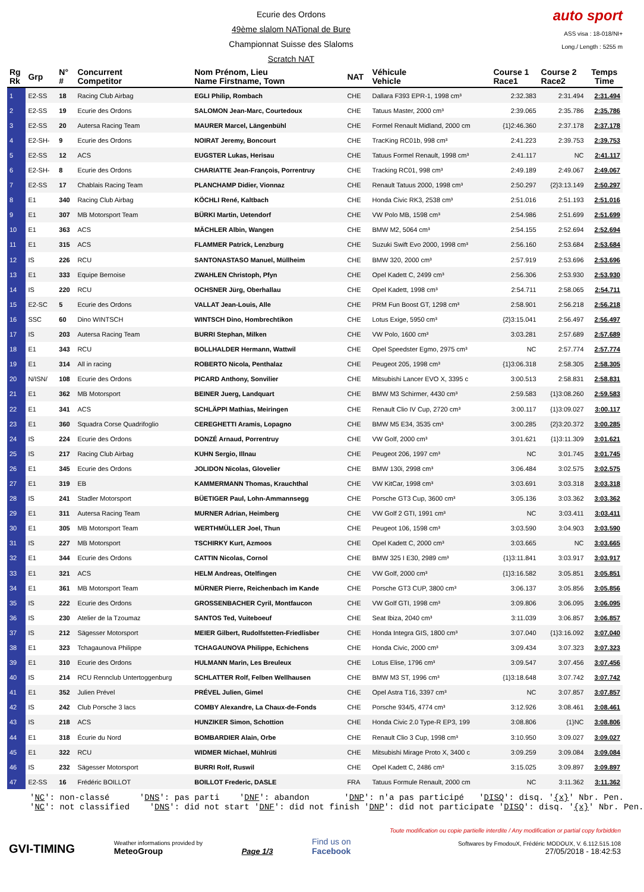Ecurie des Ordons
49ème slalom NATional de Bure
Championnat Suisse des Slaloms
Scratch NAT
auto sport
ASS visa : 18-018/NI+
Long./ Length : 5255 m
| Rg Rk | Grp | N° # | Concurrent Competitor | Nom Prénom, Lieu Name Firstname, Town | NAT | Véhicule Vehicle | Course 1 Race1 | Course 2 Race2 | Temps Time |
| --- | --- | --- | --- | --- | --- | --- | --- | --- | --- |
| 1 | E2-SS | 18 | Racing Club Airbag | EGLI Philip, Rombach | CHE | Dallara F393 EPR-1, 1998 cm³ | 2:32.383 | 2:31.494 | 2:31.494 |
| 2 | E2-SS | 19 | Ecurie des Ordons | SALOMON Jean-Marc, Courtedoux | CHE | Tatuus Master, 2000 cm³ | 2:39.065 | 2:35.786 | 2:35.786 |
| 3 | E2-SS | 20 | Autersa Racing Team | MAURER Marcel, Längenbühl | CHE | Formel Renault Midland, 2000 cm | {1}2:46.360 | 2:37.178 | 2:37.178 |
| 4 | E2-SH- | 9 | Ecurie des Ordons | NOIRAT Jeremy, Boncourt | CHE | TracKing RC01b, 998 cm³ | 2:41.223 | 2:39.753 | 2:39.753 |
| 5 | E2-SS | 12 | ACS | EUGSTER Lukas, Herisau | CHE | Tatuus Formel Renault, 1998 cm³ | 2:41.117 | NC | 2:41.117 |
| 6 | E2-SH- | 8 | Ecurie des Ordons | CHARIATTE Jean-François, Porrentruy | CHE | Tracking RC01, 998 cm³ | 2:49.189 | 2:49.067 | 2:49.067 |
| 7 | E2-SS | 17 | Chablais Racing Team | PLANCHAMP Didier, Vionnaz | CHE | Renault Tatuus 2000, 1998 cm³ | 2:50.297 | {2}3:13.149 | 2:50.297 |
| 8 | E1 | 340 | Racing Club Airbag | KÖCHLI René, Kaltbach | CHE | Honda Civic RK3, 2538 cm³ | 2:51.016 | 2:51.193 | 2:51.016 |
| 9 | E1 | 307 | MB Motorsport Team | BÜRKI Martin, Uetendorf | CHE | VW Polo MB, 1598 cm³ | 2:54.986 | 2:51.699 | 2:51.699 |
| 10 | E1 | 363 | ACS | MÄCHLER Albin, Wangen | CHE | BMW M2, 5064 cm³ | 2:54.155 | 2:52.694 | 2:52.694 |
| 11 | E1 | 315 | ACS | FLAMMER Patrick, Lenzburg | CHE | Suzuki Swift Evo 2000, 1998 cm³ | 2:56.160 | 2:53.684 | 2:53.684 |
| 12 | IS | 226 | RCU | SANTONASTASO Manuel, Müllheim | CHE | BMW 320, 2000 cm³ | 2:57.919 | 2:53.696 | 2:53.696 |
| 13 | E1 | 333 | Equipe Bernoise | ZWAHLEN Christoph, Pfyn | CHE | Opel Kadett C, 2499 cm³ | 2:56.306 | 2:53.930 | 2:53.930 |
| 14 | IS | 220 | RCU | OCHSNER Jürg, Oberhallau | CHE | Opel Kadett, 1998 cm³ | 2:54.711 | 2:58.065 | 2:54.711 |
| 15 | E2-SC | 5 | Ecurie des Ordons | VALLAT Jean-Louis, Alle | CHE | PRM Fun Boost GT, 1298 cm³ | 2:58.901 | 2:56.218 | 2:56.218 |
| 16 | SSC | 60 | Dino WINTSCH | WINTSCH Dino, Hombrechtikon | CHE | Lotus Exige, 5950 cm³ | {2}3:15.041 | 2:56.497 | 2:56.497 |
| 17 | IS | 203 | Autersa Racing Team | BURRI Stephan, Milken | CHE | VW Polo, 1600 cm³ | 3:03.281 | 2:57.689 | 2:57.689 |
| 18 | E1 | 343 | RCU | BOLLHALDER Hermann, Wattwil | CHE | Opel Speedster Egmo, 2975 cm³ | NC | 2:57.774 | 2:57.774 |
| 19 | E1 | 314 | All in racing | ROBERTO Nicola, Penthalaz | CHE | Peugeot 205, 1998 cm³ | {1}3:06.318 | 2:58.305 | 2:58.305 |
| 20 | N/ISN/ | 108 | Ecurie des Ordons | PICARD Anthony, Sonvilier | CHE | Mitsubishi Lancer EVO X, 3395 c | 3:00.513 | 2:58.831 | 2:58.831 |
| 21 | E1 | 362 | MB Motorsport | BEINER Juerg, Landquart | CHE | BMW M3 Schirmer, 4430 cm³ | 2:59.583 | {1}3:08.260 | 2:59.583 |
| 22 | E1 | 341 | ACS | SCHLÄPPI Mathias, Meiringen | CHE | Renault Clio IV Cup, 2720 cm³ | 3:00.117 | {1}3:09.027 | 3:00.117 |
| 23 | E1 | 360 | Squadra Corse Quadrifoglio | CEREGHETTI Aramis, Lopagno | CHE | BMW M5 E34, 3535 cm³ | 3:00.285 | {2}3:20.372 | 3:00.285 |
| 24 | IS | 224 | Ecurie des Ordons | DONZÉ Arnaud, Porrentruy | CHE | VW Golf, 2000 cm³ | 3:01.621 | {1}3:11.309 | 3:01.621 |
| 25 | IS | 217 | Racing Club Airbag | KUHN Sergio, Illnau | CHE | Peugeot 206, 1997 cm³ | NC | 3:01.745 | 3:01.745 |
| 26 | E1 | 345 | Ecurie des Ordons | JOLIDON Nicolas, Glovelier | CHE | BMW 130i, 2998 cm³ | 3:06.484 | 3:02.575 | 3:02.575 |
| 27 | E1 | 319 | EB | KAMMERMANN Thomas, Krauchthal | CHE | VW KitCar, 1998 cm³ | 3:03.691 | 3:03.318 | 3:03.318 |
| 28 | IS | 241 | Stadler Motorsport | BÜETIGER Paul, Lohn-Ammannsegg | CHE | Porsche GT3 Cup, 3600 cm³ | 3:05.136 | 3:03.362 | 3:03.362 |
| 29 | E1 | 311 | Autersa Racing Team | MURNER Adrian, Heimberg | CHE | VW Golf 2 GTI, 1991 cm³ | NC | 3:03.411 | 3:03.411 |
| 30 | E1 | 305 | MB Motorsport Team | WERTHMÜLLER Joel, Thun | CHE | Peugeot 106, 1598 cm³ | 3:03.590 | 3:04.903 | 3:03.590 |
| 31 | IS | 227 | MB Motorsport | TSCHIRKY Kurt, Azmoos | CHE | Opel Kadett C, 2000 cm³ | 3:03.665 | NC | 3:03.665 |
| 32 | E1 | 344 | Ecurie des Ordons | CATTIN Nicolas, Cornol | CHE | BMW 325 I E30, 2989 cm³ | {1}3:11.841 | 3:03.917 | 3:03.917 |
| 33 | E1 | 321 | ACS | HELM Andreas, Otelfingen | CHE | VW Golf, 2000 cm³ | {1}3:16.582 | 3:05.851 | 3:05.851 |
| 34 | E1 | 361 | MB Motorsport Team | MÜRNER Pierre, Reichenbach im Kande | CHE | Porsche GT3 CUP, 3800 cm³ | 3:06.137 | 3:05.856 | 3:05.856 |
| 35 | IS | 222 | Ecurie des Ordons | GROSSENBACHER Cyril, Montfaucon | CHE | VW Golf GTI, 1998 cm³ | 3:09.806 | 3:06.095 | 3:06.095 |
| 36 | IS | 230 | Atelier de la Tzoumaz | SANTOS Ted, Vuiteboeuf | CHE | Seat Ibiza, 2040 cm³ | 3:11.039 | 3:06.857 | 3:06.857 |
| 37 | IS | 212 | Sägesser Motorsport | MEIER Gilbert, Rudolfstetten-Friedlisber | CHE | Honda Integra GIS, 1800 cm³ | 3:07.040 | {1}3:16.092 | 3:07.040 |
| 38 | E1 | 323 | Tchagaunova Philippe | TCHAGAUNOVA Philippe, Echichens | CHE | Honda Civic, 2000 cm³ | 3:09.434 | 3:07.323 | 3:07.323 |
| 39 | E1 | 310 | Ecurie des Ordons | HULMANN Marin, Les Breuleux | CHE | Lotus Elise, 1796 cm³ | 3:09.547 | 3:07.456 | 3:07.456 |
| 40 | IS | 214 | RCU Rennclub Untertoggenburg | SCHLATTER Rolf, Felben Wellhausen | CHE | BMW M3 ST, 1996 cm³ | {1}3:18.648 | 3:07.742 | 3:07.742 |
| 41 | E1 | 352 | Julien Prével | PRÉVEL Julien, Gimel | CHE | Opel Astra T16, 3397 cm³ | NC | 3:07.857 | 3:07.857 |
| 42 | IS | 242 | Club Porsche 3 lacs | COMBY Alexandre, La Chaux-de-Fonds | CHE | Porsche 934/5, 4774 cm³ | 3:12.926 | 3:08.461 | 3:08.461 |
| 43 | IS | 218 | ACS | HUNZIKER Simon, Schottion | CHE | Honda Civic 2.0 Type-R EP3, 199 | 3:08.806 | {1}NC | 3:08.806 |
| 44 | E1 | 318 | Écurie du Nord | BOMBARDIER Alain, Orbe | CHE | Renault Clio 3 Cup, 1998 cm³ | 3:10.950 | 3:09.027 | 3:09.027 |
| 45 | E1 | 322 | RCU | WIDMER Michael, Mühlrüti | CHE | Mitsubishi Mirage Proto X, 3400 c | 3:09.259 | 3:09.084 | 3:09.084 |
| 46 | IS | 232 | Sägesser Motorsport | BURRI Rolf, Ruswil | CHE | Opel Kadett C, 2486 cm³ | 3:15.025 | 3:09.897 | 3:09.897 |
| 47 | E2-SS | 16 | Frédéric BOILLOT | BOILLOT Frederic, DASLE | FRA | Tatuus Formule Renault, 2000 cm | NC | 3:11.362 | 3:11.362 |
'NC': non-classé 'DNS': pas parti 'DNF': abandon 'DNP': n'a pas participé 'DISQ': disq. '{x}' Nbr. Pen. 'NC': not classified 'DNS': did not start 'DNF': did not finish 'DNP': did not participate 'DISQ': disq. '{x}' Nbr. Pen.
GVI-TIMING
Weather informations provided by
MeteoGroup
Page 1/3
Find us on
Facebook
Toute modification ou copie partielle interdite / Any modification or partial copy forbidden
Softwares by FmodouX, Frédéric MODOUX, V. 6.112.515.108
27/05/2018 - 18:42:53